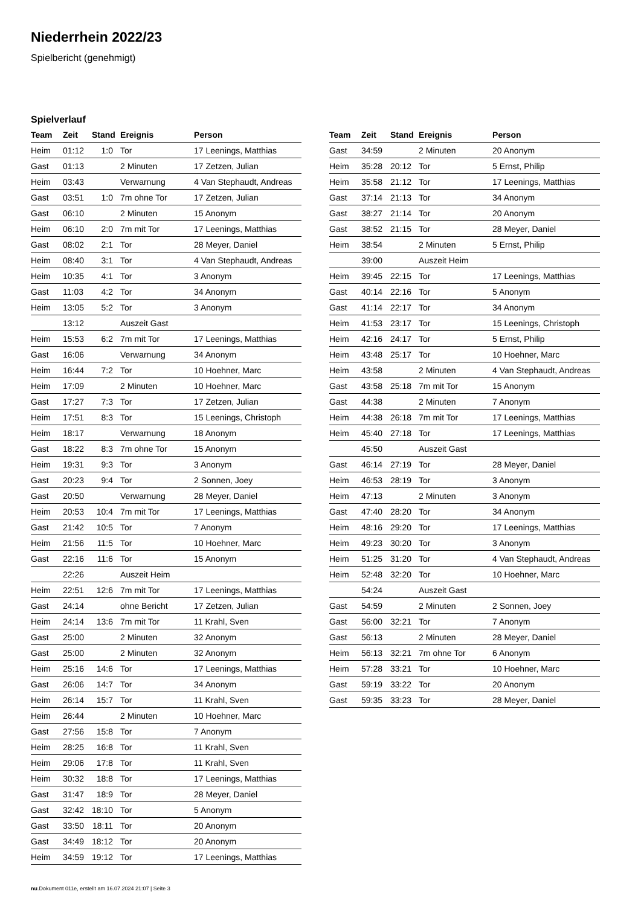Niederrhein 2022/23
Spielbericht (genehmigt)
Spielverlauf
| Team | Zeit | Stand | Ereignis | Person |
| --- | --- | --- | --- | --- |
| Heim | 01:12 | 1:0 | Tor | 17 Leenings, Matthias |
| Gast | 01:13 | | 2 Minuten | 17 Zetzen, Julian |
| Heim | 03:43 | | Verwarnung | 4 Van Stephaudt, Andreas |
| Gast | 03:51 | 1:0 | 7m ohne Tor | 17 Zetzen, Julian |
| Gast | 06:10 | | 2 Minuten | 15 Anonym |
| Heim | 06:10 | 2:0 | 7m mit Tor | 17 Leenings, Matthias |
| Gast | 08:02 | 2:1 | Tor | 28 Meyer, Daniel |
| Heim | 08:40 | 3:1 | Tor | 4 Van Stephaudt, Andreas |
| Heim | 10:35 | 4:1 | Tor | 3 Anonym |
| Gast | 11:03 | 4:2 | Tor | 34 Anonym |
| Heim | 13:05 | 5:2 | Tor | 3 Anonym |
| | 13:12 | | Auszeit Gast | |
| Heim | 15:53 | 6:2 | 7m mit Tor | 17 Leenings, Matthias |
| Gast | 16:06 | | Verwarnung | 34 Anonym |
| Heim | 16:44 | 7:2 | Tor | 10 Hoehner, Marc |
| Heim | 17:09 | | 2 Minuten | 10 Hoehner, Marc |
| Gast | 17:27 | 7:3 | Tor | 17 Zetzen, Julian |
| Heim | 17:51 | 8:3 | Tor | 15 Leenings, Christoph |
| Heim | 18:17 | | Verwarnung | 18 Anonym |
| Gast | 18:22 | 8:3 | 7m ohne Tor | 15 Anonym |
| Heim | 19:31 | 9:3 | Tor | 3 Anonym |
| Gast | 20:23 | 9:4 | Tor | 2 Sonnen, Joey |
| Gast | 20:50 | | Verwarnung | 28 Meyer, Daniel |
| Heim | 20:53 | 10:4 | 7m mit Tor | 17 Leenings, Matthias |
| Gast | 21:42 | 10:5 | Tor | 7 Anonym |
| Heim | 21:56 | 11:5 | Tor | 10 Hoehner, Marc |
| Gast | 22:16 | 11:6 | Tor | 15 Anonym |
| | 22:26 | | Auszeit Heim | |
| Heim | 22:51 | 12:6 | 7m mit Tor | 17 Leenings, Matthias |
| Gast | 24:14 | | ohne Bericht | 17 Zetzen, Julian |
| Heim | 24:14 | 13:6 | 7m mit Tor | 11 Krahl, Sven |
| Gast | 25:00 | | 2 Minuten | 32 Anonym |
| Gast | 25:00 | | 2 Minuten | 32 Anonym |
| Heim | 25:16 | 14:6 | Tor | 17 Leenings, Matthias |
| Gast | 26:06 | 14:7 | Tor | 34 Anonym |
| Heim | 26:14 | 15:7 | Tor | 11 Krahl, Sven |
| Heim | 26:44 | | 2 Minuten | 10 Hoehner, Marc |
| Gast | 27:56 | 15:8 | Tor | 7 Anonym |
| Heim | 28:25 | 16:8 | Tor | 11 Krahl, Sven |
| Heim | 29:06 | 17:8 | Tor | 11 Krahl, Sven |
| Heim | 30:32 | 18:8 | Tor | 17 Leenings, Matthias |
| Gast | 31:47 | 18:9 | Tor | 28 Meyer, Daniel |
| Gast | 32:42 | 18:10 | Tor | 5 Anonym |
| Gast | 33:50 | 18:11 | Tor | 20 Anonym |
| Gast | 34:49 | 18:12 | Tor | 20 Anonym |
| Heim | 34:59 | 19:12 | Tor | 17 Leenings, Matthias |
| Team | Zeit | Stand | Ereignis | Person |
| --- | --- | --- | --- | --- |
| Gast | 34:59 | | 2 Minuten | 20 Anonym |
| Heim | 35:28 | 20:12 | Tor | 5 Ernst, Philip |
| Heim | 35:58 | 21:12 | Tor | 17 Leenings, Matthias |
| Gast | 37:14 | 21:13 | Tor | 34 Anonym |
| Gast | 38:27 | 21:14 | Tor | 20 Anonym |
| Gast | 38:52 | 21:15 | Tor | 28 Meyer, Daniel |
| Heim | 38:54 | | 2 Minuten | 5 Ernst, Philip |
| | 39:00 | | Auszeit Heim | |
| Heim | 39:45 | 22:15 | Tor | 17 Leenings, Matthias |
| Gast | 40:14 | 22:16 | Tor | 5 Anonym |
| Gast | 41:14 | 22:17 | Tor | 34 Anonym |
| Heim | 41:53 | 23:17 | Tor | 15 Leenings, Christoph |
| Heim | 42:16 | 24:17 | Tor | 5 Ernst, Philip |
| Heim | 43:48 | 25:17 | Tor | 10 Hoehner, Marc |
| Heim | 43:58 | | 2 Minuten | 4 Van Stephaudt, Andreas |
| Gast | 43:58 | 25:18 | 7m mit Tor | 15 Anonym |
| Gast | 44:38 | | 2 Minuten | 7 Anonym |
| Heim | 44:38 | 26:18 | 7m mit Tor | 17 Leenings, Matthias |
| Heim | 45:40 | 27:18 | Tor | 17 Leenings, Matthias |
| | 45:50 | | Auszeit Gast | |
| Gast | 46:14 | 27:19 | Tor | 28 Meyer, Daniel |
| Heim | 46:53 | 28:19 | Tor | 3 Anonym |
| Heim | 47:13 | | 2 Minuten | 3 Anonym |
| Gast | 47:40 | 28:20 | Tor | 34 Anonym |
| Heim | 48:16 | 29:20 | Tor | 17 Leenings, Matthias |
| Heim | 49:23 | 30:20 | Tor | 3 Anonym |
| Heim | 51:25 | 31:20 | Tor | 4 Van Stephaudt, Andreas |
| Heim | 52:48 | 32:20 | Tor | 10 Hoehner, Marc |
| | 54:24 | | Auszeit Gast | |
| Gast | 54:59 | | 2 Minuten | 2 Sonnen, Joey |
| Gast | 56:00 | 32:21 | Tor | 7 Anonym |
| Gast | 56:13 | | 2 Minuten | 28 Meyer, Daniel |
| Heim | 56:13 | 32:21 | 7m ohne Tor | 6 Anonym |
| Heim | 57:28 | 33:21 | Tor | 10 Hoehner, Marc |
| Gast | 59:19 | 33:22 | Tor | 20 Anonym |
| Gast | 59:35 | 33:23 | Tor | 28 Meyer, Daniel |
nu.Dokument 011e, erstellt am 16.07.2024 21:07 | Seite 3